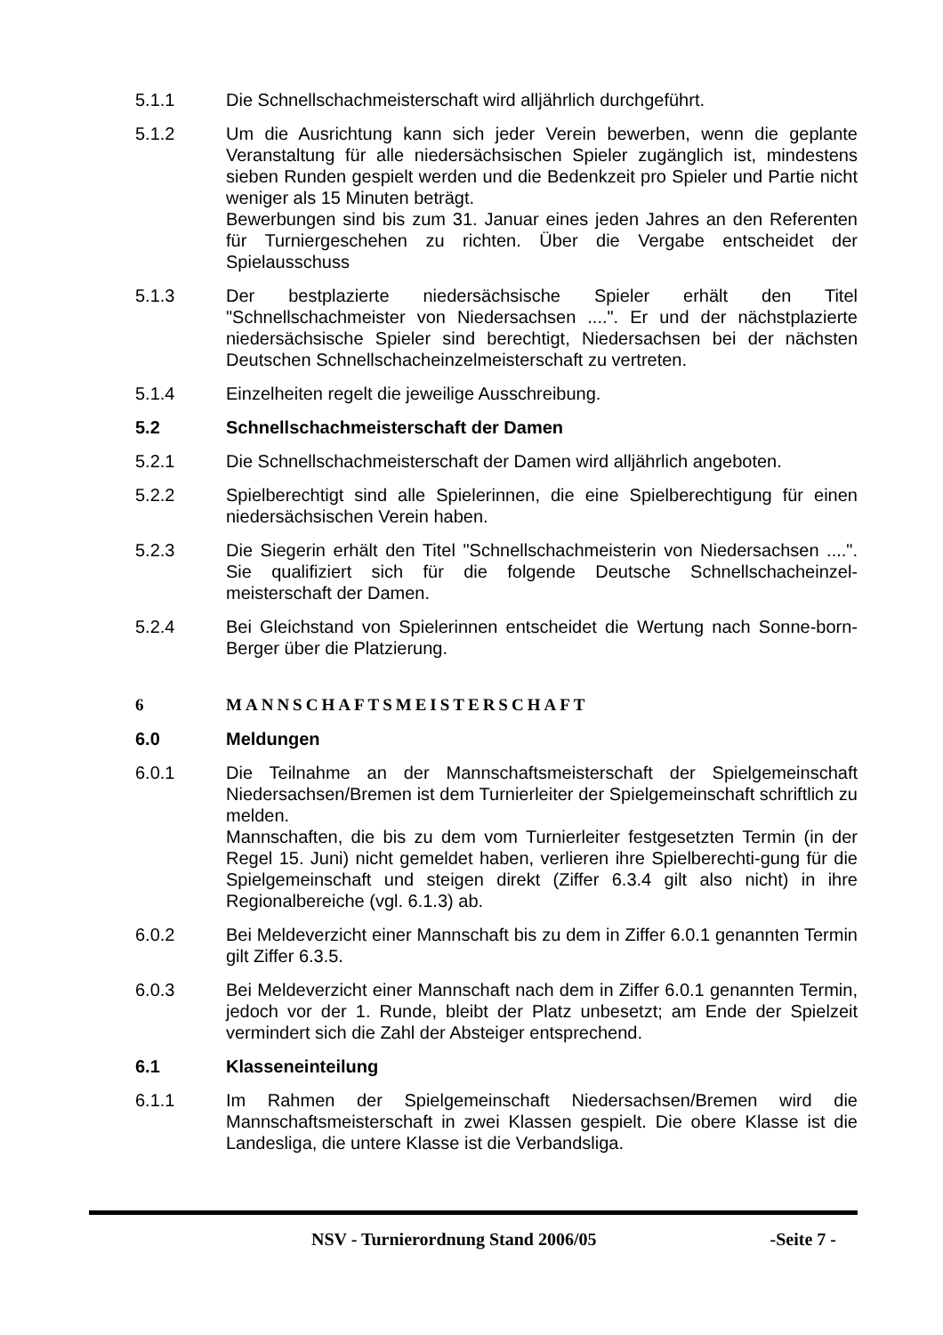5.1.1 Die Schnellschachmeisterschaft wird alljährlich durchgeführt.
5.1.2 Um die Ausrichtung kann sich jeder Verein bewerben, wenn die geplante Veranstaltung für alle niedersächsischen Spieler zugänglich ist, mindestens sieben Runden gespielt werden und die Bedenkzeit pro Spieler und Partie nicht weniger als 15 Minuten beträgt.
Bewerbungen sind bis zum 31. Januar eines jeden Jahres an den Referenten für Turniergeschehen zu richten. Über die Vergabe entscheidet der Spielausschuss
5.1.3 Der bestplazierte niedersächsische Spieler erhält den Titel "Schnellschachmeister von Niedersachsen ....". Er und der nächstplazierte niedersächsische Spieler sind berechtigt, Niedersachsen bei der nächsten Deutschen Schnellschacheinzelmeisterschaft zu vertreten.
5.1.4 Einzelheiten regelt die jeweilige Ausschreibung.
5.2 Schnellschachmeisterschaft der Damen
5.2.1 Die Schnellschachmeisterschaft der Damen wird alljährlich angeboten.
5.2.2 Spielberechtigt sind alle Spielerinnen, die eine Spielberechtigung für einen niedersächsischen Verein haben.
5.2.3 Die Siegerin erhält den Titel "Schnellschachmeisterin von Niedersachsen ....". Sie qualifiziert sich für die folgende Deutsche Schnellschacheinzel-meisterschaft der Damen.
5.2.4 Bei Gleichstand von Spielerinnen entscheidet die Wertung nach Sonne-born-Berger über die Platzierung.
6 MANNSCHAFTSMEISTERSCHAFT
6.0 Meldungen
6.0.1 Die Teilnahme an der Mannschaftsmeisterschaft der Spielgemeinschaft Niedersachsen/Bremen ist dem Turnierleiter der Spielgemeinschaft schriftlich zu melden.
Mannschaften, die bis zu dem vom Turnierleiter festgesetzten Termin (in der Regel 15. Juni) nicht gemeldet haben, verlieren ihre Spielberechti-gung für die Spielgemeinschaft und steigen direkt (Ziffer 6.3.4 gilt also nicht) in ihre Regionalbereiche (vgl. 6.1.3) ab.
6.0.2 Bei Meldeverzicht einer Mannschaft bis zu dem in Ziffer 6.0.1 genannten Termin gilt Ziffer 6.3.5.
6.0.3 Bei Meldeverzicht einer Mannschaft nach dem in Ziffer 6.0.1 genannten Termin, jedoch vor der 1. Runde, bleibt der Platz unbesetzt; am Ende der Spielzeit vermindert sich die Zahl der Absteiger entsprechend.
6.1 Klasseneinteilung
6.1.1 Im Rahmen der Spielgemeinschaft Niedersachsen/Bremen wird die Mannschaftsmeisterschaft in zwei Klassen gespielt. Die obere Klasse ist die Landesliga, die untere Klasse ist die Verbandsliga.
NSV - Turnierordnung Stand 2006/05 -Seite 7 -